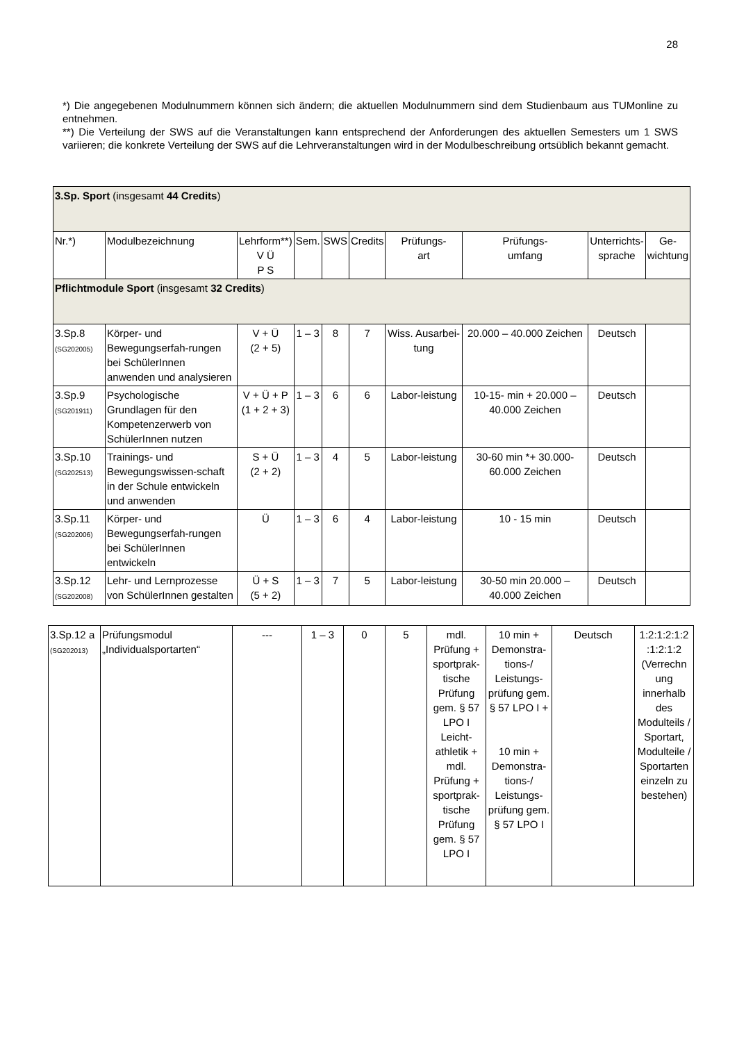28
*) Die angegebenen Modulnummern können sich ändern; die aktuellen Modulnummern sind dem Studienbaum aus TUMonline zu entnehmen.
**) Die Verteilung der SWS auf die Veranstaltungen kann entsprechend der Anforderungen des aktuellen Semesters um 1 SWS variieren; die konkrete Verteilung der SWS auf die Lehrveranstaltungen wird in der Modulbeschreibung ortsüblich bekannt gemacht.
| 3.Sp. Sport (insgesamt 44 Credits ) | | | | | | | | | |
| Nr.*) | Modulbezeichnung | Lehrform**) V Ü P S | Sem. | SWS | Credits | Prüfungs- art | Prüfungs- umfang | Unterrichts- sprache | Ge- wichtung |
| Pflichtmodule Sport (insgesamt 32 Credits ) | | | | | | | | | |
| 3.Sp.8 (SG202005) | Körper- und Bewegungserfah-rungen bei SchülerInnen anwenden und analysieren | V + Ü (2 + 5) | 1 – 3 | 8 | 7 | Wiss. Ausarbei-tung | 20.000 – 40.000 Zeichen | Deutsch | |
| 3.Sp.9 (SG201911) | Psychologische Grundlagen für den Kompetenzerwerb von SchülerInnen nutzen | V + Ü + P (1 + 2 + 3) | 1 – 3 | 6 | 6 | Labor-leistung | 10-15- min + 20.000 – 40.000 Zeichen | Deutsch | |
| 3.Sp.10 (SG202513) | Trainings- und Bewegungswissen-schaft in der Schule entwickeln und anwenden | S + Ü (2 + 2) | 1 – 3 | 4 | 5 | Labor-leistung | 30-60 min *+ 30.000- 60.000 Zeichen | Deutsch | |
| 3.Sp.11 (SG202006) | Körper- und Bewegungserfah-rungen bei SchülerInnen entwickeln | Ü | 1 – 3 | 6 | 4 | Labor-leistung | 10 - 15 min | Deutsch | |
| 3.Sp.12 (SG202008) | Lehr- und Lernprozesse von SchülerInnen gestalten | Ü + S (5 + 2) | 1 – 3 | 7 | 5 | Labor-leistung | 30-50 min 20.000 – 40.000 Zeichen | Deutsch | |
| 3.Sp.12 a (SG202013) | Prüfungsmodul „Individualsportarten“ | --- | 1 – 3 | 0 | 5 | mdl. Prüfung + sportprak-tische Prüfung gem. § 57 LPO I Leicht-athletik + mdl. Prüfung + sportprak-tische Prüfung gem. § 57 LPO I | 10 min + Demonstra-tions-/ Leistungs-prüfung gem. § 57 LPO I + 10 min + Demonstra-tions-/ Leistungs-prüfung gem. § 57 LPO I | Deutsch | 1:2:1:2:1:2 :1:2:1:2 (Verrechn ung innerhalb des Modulteils / Sportart, Modulteile / Sportarten einzeln zu bestehen) |